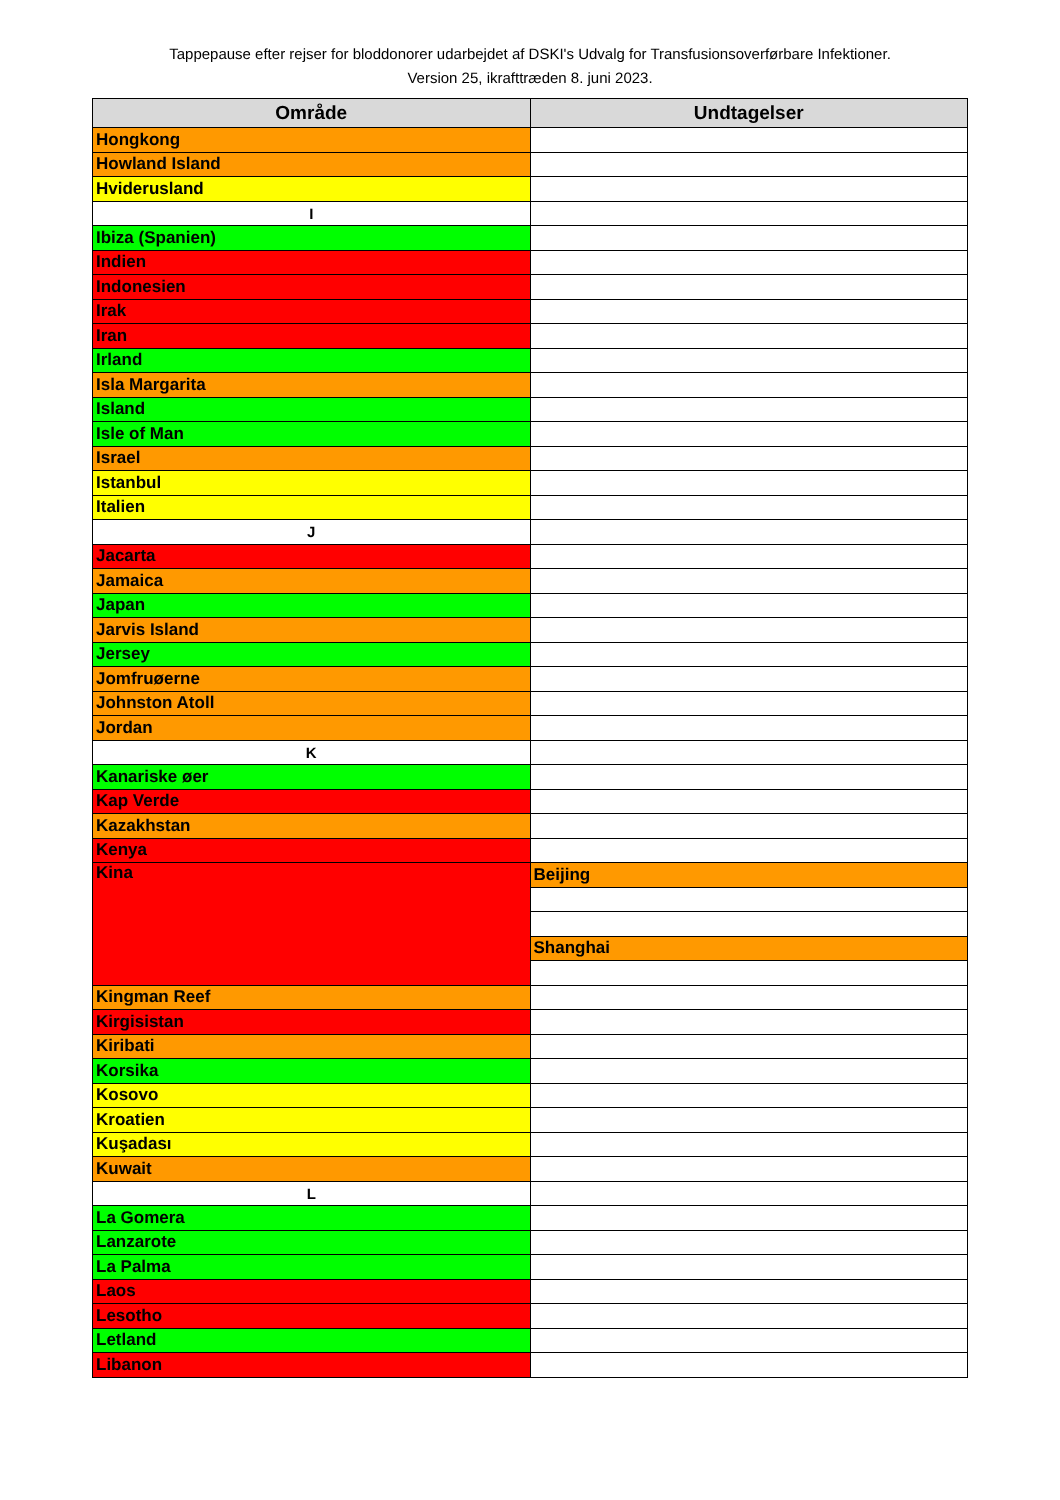Tappepause efter rejser for bloddonorer udarbejdet af DSKI's Udvalg for Transfusionsoverførbare Infektioner.
Version 25, ikrafttræden 8. juni 2023.
| Område | Undtagelser |
| --- | --- |
| Hongkong | |
| Howland Island | |
| Hviderusland | |
| I | |
| Ibiza (Spanien) | |
| Indien | |
| Indonesien | |
| Irak | |
| Iran | |
| Irland | |
| Isla Margarita | |
| Island | |
| Isle of Man | |
| Israel | |
| Istanbul | |
| Italien | |
| J | |
| Jacarta | |
| Jamaica | |
| Japan | |
| Jarvis Island | |
| Jersey | |
| Jomfruøerne | |
| Johnston Atoll | |
| Jordan | |
| K | |
| Kanariske øer | |
| Kap Verde | |
| Kazakhstan | |
| Kenya | |
| Kina | Beijing |
| | Shanghai |
| Kingman Reef | |
| Kirgisistan | |
| Kiribati | |
| Korsika | |
| Kosovo | |
| Kroatien | |
| Kuşadası | |
| Kuwait | |
| L | |
| La Gomera | |
| Lanzarote | |
| La Palma | |
| Laos | |
| Lesotho | |
| Letland | |
| Libanon | |